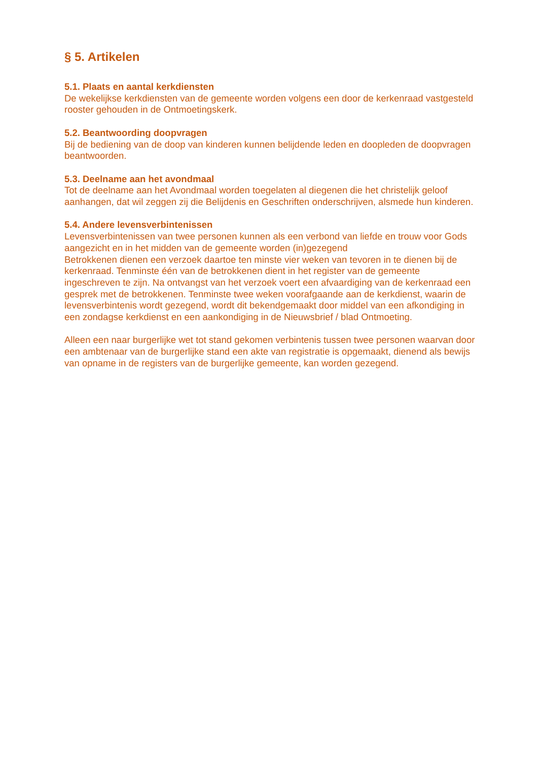§ 5. Artikelen
5.1. Plaats en aantal kerkdiensten
De wekelijkse kerkdiensten van de gemeente worden volgens een door de kerkenraad vastgesteld rooster gehouden in de Ontmoetingskerk.
5.2. Beantwoording doopvragen
Bij de bediening van de doop van kinderen kunnen belijdende leden en doopleden de doopvragen beantwoorden.
5.3. Deelname aan het avondmaal
Tot de deelname aan het Avondmaal worden toegelaten al diegenen die het christelijk geloof aanhangen, dat wil zeggen zij die Belijdenis en Geschriften onderschrijven, alsmede hun kinderen.
5.4. Andere levensverbintenissen
Levensverbintenissen van twee personen kunnen als een verbond van liefde en trouw voor Gods aangezicht en in het midden van de gemeente worden (in)gezegend
Betrokkenen dienen een verzoek daartoe ten minste vier weken van tevoren in te dienen bij de kerkenraad. Tenminste één van de betrokkenen dient in het register van de gemeente ingeschreven te zijn. Na ontvangst van het verzoek voert een afvaardiging van de kerkenraad een gesprek met de betrokkenen. Tenminste twee weken voorafgaande aan de kerkdienst, waarin de levensverbintenis wordt gezegend, wordt dit bekendgemaakt door middel van een afkondiging in een zondagse kerkdienst en een aankondiging in de Nieuwsbrief / blad Ontmoeting.
Alleen een naar burgerlijke wet tot stand gekomen verbintenis tussen twee personen waarvan door een ambtenaar van de burgerlijke stand een akte van registratie is opgemaakt, dienend als bewijs van opname in de registers van de burgerlijke gemeente, kan worden gezegend.